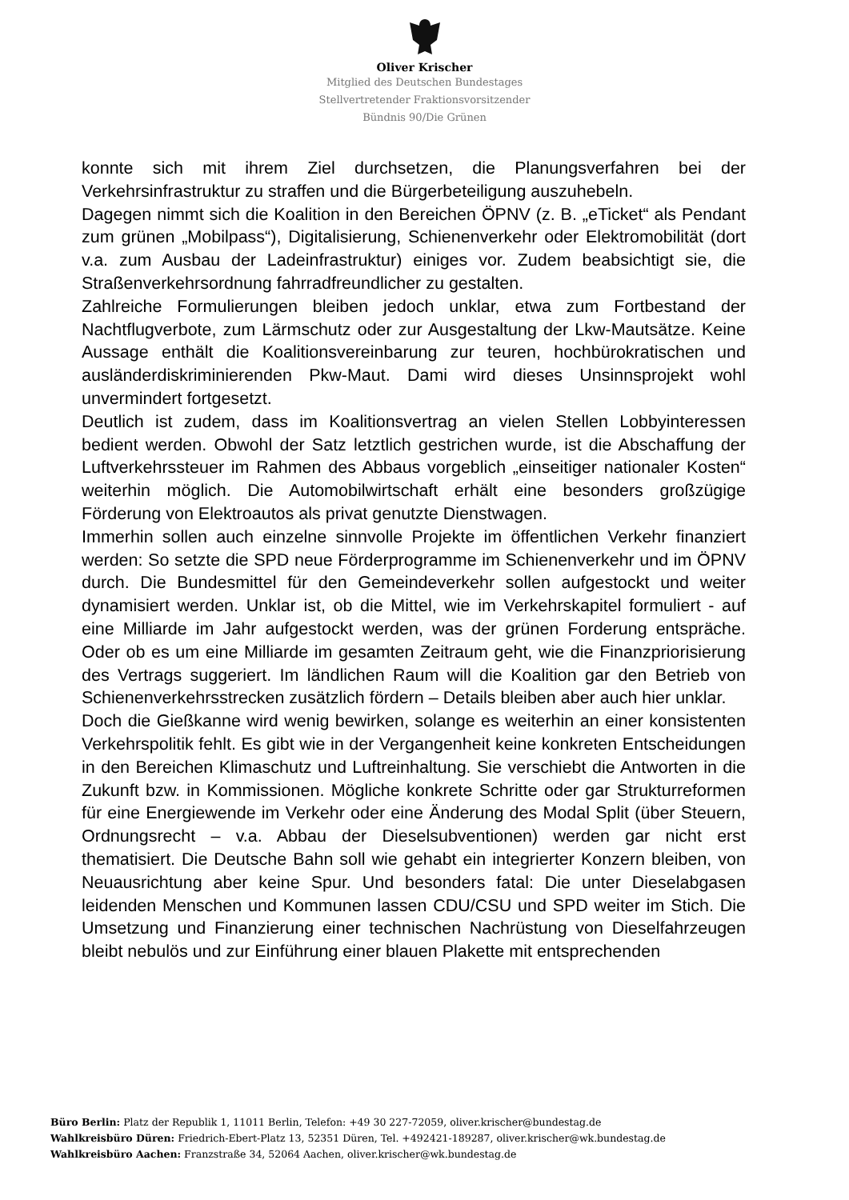Oliver Krischer
Mitglied des Deutschen Bundestages
Stellvertretender Fraktionsvorsitzender
Bündnis 90/Die Grünen
konnte sich mit ihrem Ziel durchsetzen, die Planungsverfahren bei der Verkehrsinfrastruktur zu straffen und die Bürgerbeteiligung auszuhebeln.
Dagegen nimmt sich die Koalition in den Bereichen ÖPNV (z. B. „eTicket“ als Pendant zum grünen „Mobilpass“), Digitalisierung, Schienenverkehr oder Elektromobilität (dort v.a. zum Ausbau der Ladeinfrastruktur) einiges vor. Zudem beabsichtigt sie, die Straßenverkehrsordnung fahrradfreundlicher zu gestalten.
Zahlreiche Formulierungen bleiben jedoch unklar, etwa zum Fortbestand der Nachtflugverbote, zum Lärmschutz oder zur Ausgestaltung der Lkw-Mautsätze. Keine Aussage enthält die Koalitionsvereinbarung zur teuren, hochbürokratischen und ausländerdiskriminierenden Pkw-Maut. Dami wird dieses Unsinnsprojekt wohl unvermindert fortgesetzt.
Deutlich ist zudem, dass im Koalitionsvertrag an vielen Stellen Lobbyinteressen bedient werden. Obwohl der Satz letztlich gestrichen wurde, ist die Abschaffung der Luftverkehrssteuer im Rahmen des Abbaus vorgeblich „einseitiger nationaler Kosten“ weiterhin möglich. Die Automobilwirtschaft erhält eine besonders großzügige Förderung von Elektroautos als privat genutzte Dienstwagen.
Immerhin sollen auch einzelne sinnvolle Projekte im öffentlichen Verkehr finanziert werden: So setzte die SPD neue Förderprogramme im Schienenverkehr und im ÖPNV durch. Die Bundesmittel für den Gemeindeverkehr sollen aufgestockt und weiter dynamisiert werden. Unklar ist, ob die Mittel, wie im Verkehrskapitel formuliert - auf eine Milliarde im Jahr aufgestockt werden, was der grünen Forderung entspräche. Oder ob es um eine Milliarde im gesamten Zeitraum geht, wie die Finanzpriorisierung des Vertrags suggeriert. Im ländlichen Raum will die Koalition gar den Betrieb von Schienenverkehrsstrecken zusätzlich fördern – Details bleiben aber auch hier unklar.
Doch die Gießkanne wird wenig bewirken, solange es weiterhin an einer konsistenten Verkehrspolitik fehlt. Es gibt wie in der Vergangenheit keine konkreten Entscheidungen in den Bereichen Klimaschutz und Luftreinhaltung. Sie verschiebt die Antworten in die Zukunft bzw. in Kommissionen. Mögliche konkrete Schritte oder gar Strukturreformen für eine Energiewende im Verkehr oder eine Änderung des Modal Split (über Steuern, Ordnungsrecht – v.a. Abbau der Dieselsubventionen) werden gar nicht erst thematisiert. Die Deutsche Bahn soll wie gehabt ein integrierter Konzern bleiben, von Neuausrichtung aber keine Spur. Und besonders fatal: Die unter Dieselabgasen leidenden Menschen und Kommunen lassen CDU/CSU und SPD weiter im Stich. Die Umsetzung und Finanzierung einer technischen Nachrüstung von Dieselfahrzeugen bleibt nebulös und zur Einführung einer blauen Plakette mit entsprechenden
Büro Berlin: Platz der Republik 1, 11011 Berlin, Telefon: +49 30 227-72059, oliver.krischer@bundestag.de
Wahlkreisbüro Düren: Friedrich-Ebert-Platz 13, 52351 Düren, Tel. +492421-189287, oliver.krischer@wk.bundestag.de
Wahlkreisbüro Aachen: Franzstraße 34, 52064 Aachen, oliver.krischer@wk.bundestag.de